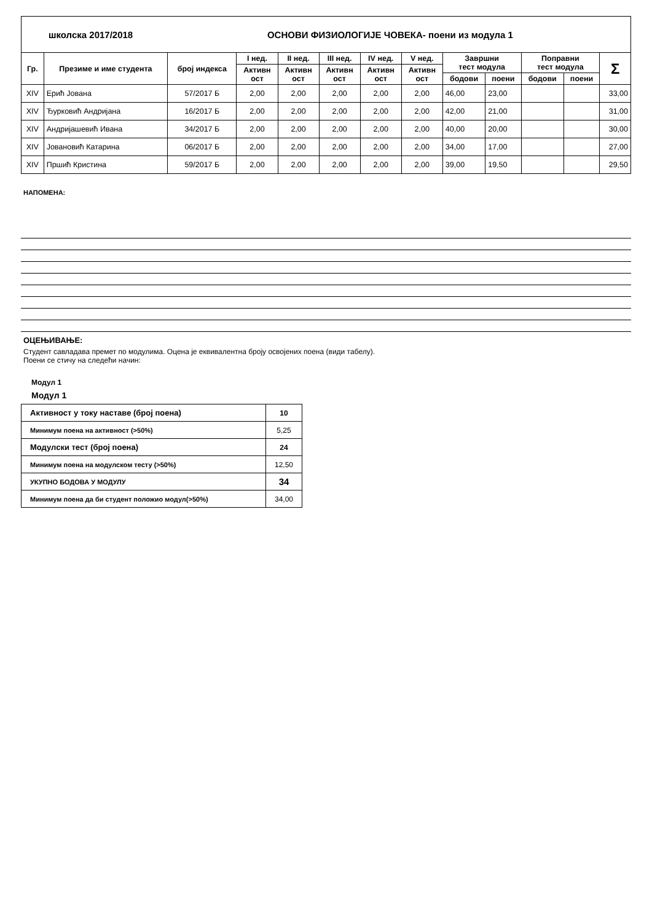| школска 2017/2018 | | | ОСНОВИ ФИЗИОЛОГИЈЕ ЧОВЕКА- поени из модула 1 | | | | | | | | | |
| Гр. | Презиме и име студента | број индекса | I нед. | II нед. | III нед. | IV нед. | V нед. | Завршни тест модула | | Поправни тест модула | | Σ |
| | | | Активн ост | Активн ост | Активн ост | Активн ост | Активн ост | | | | | |
| | | | | | | | | бодови | поени | бодови | поени | |
| XIV | Ерић Јована | 57/2017 Б | 2,00 | 2,00 | 2,00 | 2,00 | 2,00 | 46,00 | 23,00 | | | 33,00 |
| XIV | Ђурковић Андријана | 16/2017 Б | 2,00 | 2,00 | 2,00 | 2,00 | 2,00 | 42,00 | 21,00 | | | 31,00 |
| XIV | Андријашевић Ивана | 34/2017 Б | 2,00 | 2,00 | 2,00 | 2,00 | 2,00 | 40,00 | 20,00 | | | 30,00 |
| XIV | Јовановић Катарина | 06/2017 Б | 2,00 | 2,00 | 2,00 | 2,00 | 2,00 | 34,00 | 17,00 | | | 27,00 |
| XIV | Пршић Кристина | 59/2017 Б | 2,00 | 2,00 | 2,00 | 2,00 | 2,00 | 39,00 | 19,50 | | | 29,50 |
НАПОМЕНА:
ОЦЕЊИВАЊЕ:
Студент савладава премет по модулима. Оцена је еквивалентна броју освојених поена (види табелу).
Поени се стичу на следећи начин:
Модул 1
Модул 1
| Активност у току наставе (број поена) | 10 |
| Минимум поена на активност (>50%) | 5,25 |
| Модулски тест (број поена) | 24 |
| Минимум поена на модулском тесту (>50%) | 12,50 |
| УКУПНО БОДОВА У МОДУЛУ | 34 |
| Минимум поена да би студент положио модул(>50%) | 34,00 |